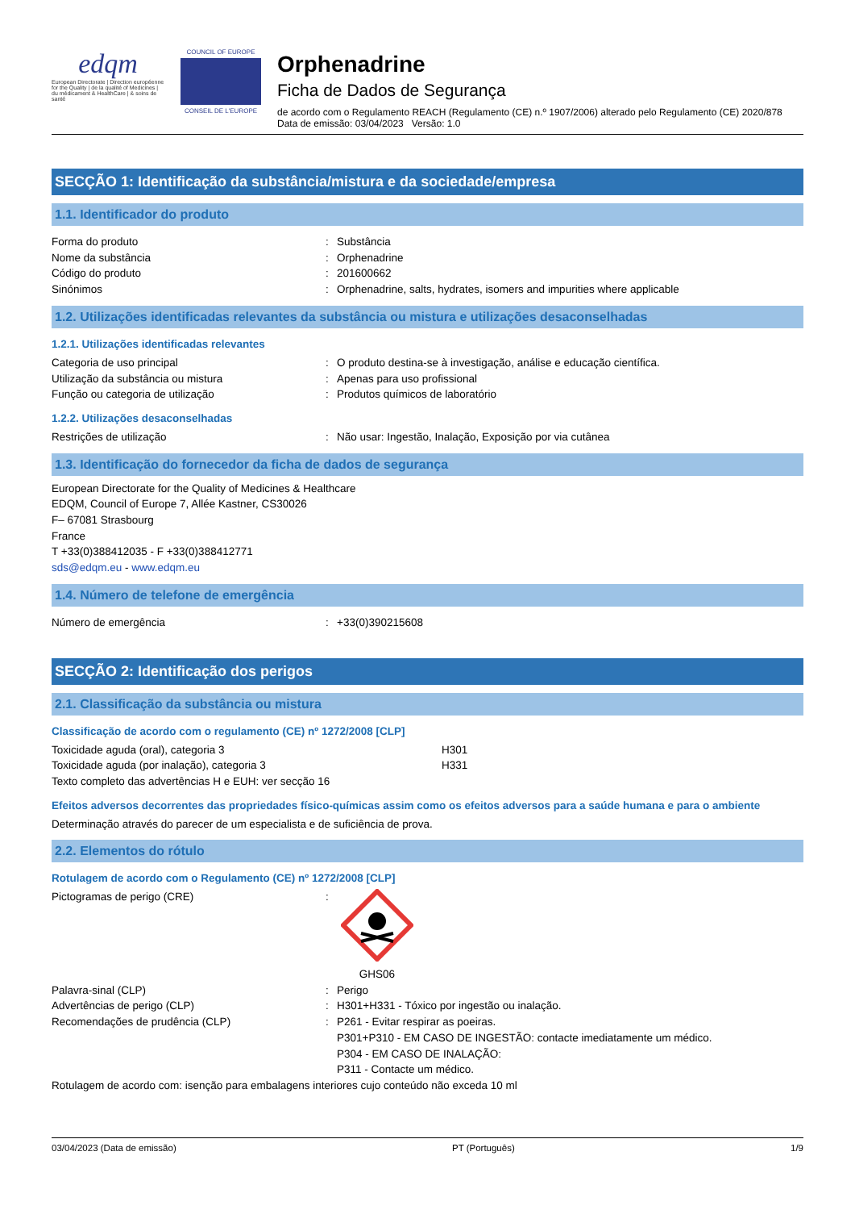edqm
European Directorate | Direction européenne for the Quality | de la qualité of Medicines | du médicament & HealthCare | & soins de santé
COUNCIL OF EUROPE
CONSEIL DE L'EUROPE
Orphenadrine
Ficha de Dados de Segurança
de acordo com o Regulamento REACH (Regulamento (CE) n.º 1907/2006) alterado pelo Regulamento (CE) 2020/878
Data de emissão: 03/04/2023 Versão: 1.0
SECÇÃO 1: Identificação da substância/mistura e da sociedade/empresa
1.1. Identificador do produto
Forma do produto: Substância
Nome da substância: Orphenadrine
Código do produto: 201600662
Sinónimos: Orphenadrine, salts, hydrates, isomers and impurities where applicable
1.2. Utilizações identificadas relevantes da substância ou mistura e utilizações desaconselhadas
1.2.1. Utilizações identificadas relevantes
Categoria de uso principal: O produto destina-se à investigação, análise e educação científica.
Utilização da substância ou mistura: Apenas para uso profissional
Função ou categoria de utilização: Produtos químicos de laboratório
1.2.2. Utilizações desaconselhadas
Restrições de utilização: Não usar: Ingestão, Inalação, Exposição por via cutânea
1.3. Identificação do fornecedor da ficha de dados de segurança
European Directorate for the Quality of Medicines & Healthcare
EDQM, Council of Europe 7, Allée Kastner, CS30026
F– 67081 Strasbourg
France
T +33(0)388412035 - F +33(0)388412771
sds@edqm.eu - www.edqm.eu
1.4. Número de telefone de emergência
Número de emergência: +33(0)390215608
SECÇÃO 2: Identificação dos perigos
2.1. Classificação da substância ou mistura
Classificação de acordo com o regulamento (CE) nº 1272/2008 [CLP]
Toxicidade aguda (oral), categoria 3 H301
Toxicidade aguda (por inalação), categoria 3 H331
Texto completo das advertências H e EUH: ver secção 16
Efeitos adversos decorrentes das propriedades físico-químicas assim como os efeitos adversos para a saúde humana e para o ambiente
Determinação através do parecer de um especialista e de suficiência de prova.
2.2. Elementos do rótulo
Rotulagem de acordo com o Regulamento (CE) nº 1272/2008 [CLP]
Pictogramas de perigo (CRE):
GHS06
Palavra-sinal (CLP): Perigo
Advertências de perigo (CLP): H301+H331 - Tóxico por ingestão ou inalação.
Recomendações de prudência (CLP): P261 - Evitar respirar as poeiras.
P301+P310 - EM CASO DE INGESTÃO: contacte imediatamente um médico.
P304 - EM CASO DE INALAÇÃO:
P311 - Contacte um médico.
Rotulagem de acordo com: isenção para embalagens interiores cujo conteúdo não exceda 10 ml
03/04/2023 (Data de emissão) PT (Português) 1/9